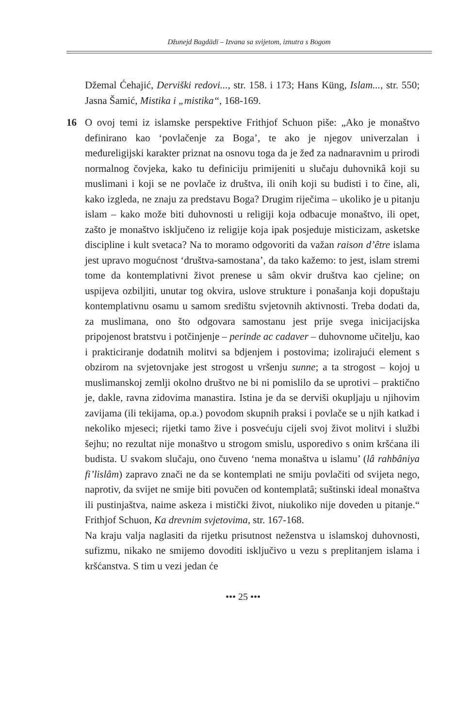Džunejd Bagdādī – Izvana sa svijetom, iznutra s Bogom
Džemal Ćehajić, Derviški redovi..., str. 158. i 173; Hans Küng, Islam..., str. 550; Jasna Šamić, Mistika i „mistika“, 168-169.
16 O ovoj temi iz islamske perspektive Frithjof Schuon piše: „Ako je monaštvo definirano kao ‘povlačenje za Boga’, te ako je njegov univerzalan i međureligijski karakter priznat na osnovu toga da je žeđ za nadnaravnim u prirodi normalnog čovjeka, kako tu definiciju primijeniti u slučaju duhovnikâ koji su muslimani i koji se ne povlače iz društva, ili onih koji su budisti i to čine, ali, kako izgleda, ne znaju za predstavu Boga? Drugim riječima – ukoliko je u pitanju islam – kako može biti duhovnosti u religiji koja odbacuje monaštvo, ili opet, zašto je monaštvo isključeno iz religije koja ipak posjeduje misticizam, asketske discipline i kult svetaca? Na to moramo odgovoriti da važan raison d’être islama jest upravo mogućnost ‘društva-samostana’, da tako kažemo: to jest, islam stremi tome da kontemplativni život prenese u sâm okvir društva kao cjeline; on uspijeva ozbiljiti, unutar tog okvira, uslove strukture i ponašanja koji dopuštaju kontemplativnu osamu u samom središtu svjetovnih aktivnosti. Treba dodati da, za muslimana, ono što odgovara samostanu jest prije svega inicijacijska pripojenost bratstvu i potčinjenje – perinde ac cadaver – duhovnome učitelju, kao i prakticiranje dodatnih molitvi sa bdjenjem i postovima; izolirajući element s obzirom na svjetovnjake jest strogost u vršenju sunne; a ta strogost – kojoj u muslimanskoj zemlji okolno društvo ne bi ni pomislilo da se uprotivi – praktično je, dakle, ravna zidovima manastira. Istina je da se derviši okupljaju u njihovim zavijama (ili tekijama, op.a.) povodom skupnih praksi i povlače se u njih katkad i nekoliko mjeseci; rijetki tamo žive i posvećuju cijeli svoj život molitvi i službi šejhu; no rezultat nije monaštvo u strogom smislu, usporedivo s onim kršćana ili budista. U svakom slučaju, ono čuveno ‘nema monaštva u islamu’ (lâ rahbâniya fi’lislâm) zapravo znači ne da se kontemplati ne smiju povlačiti od svijeta nego, naprotiv, da svijet ne smije biti povučen od kontemplatâ; suštinski ideal monaštva ili pustinjaštva, naime askeza i mistički život, niukoliko nije doveden u pitanje.“ Frithjof Schuon, Ka drevnim svjetovima, str. 167-168.
Na kraju valja naglasiti da rijetku prisutnost neženstva u islamskoj duhovnosti, sufizmu, nikako ne smijemo dovoditi isključivo u vezu s preplitanjem islama i kršćanstva. S tim u vezi jedan će
••• 25 •••